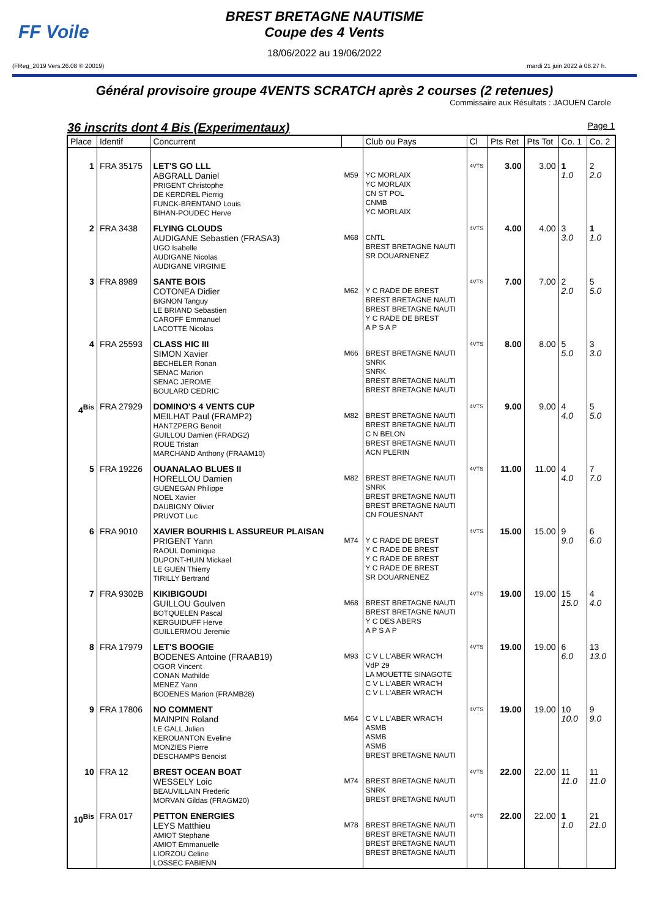FF Voile
BREST BRETAGNE NAUTISME
Coupe des 4 Vents
18/06/2022 au 19/06/2022
(FReg_2019 Vers.26.08 © 20019) mardi 21 juin 2022 à 08.27 h.
Général provisoire groupe 4VENTS SCRATCH après 2 courses (2 retenues)
Commissaire aux Résultats : JAOUEN Carole
36 inscrits dont 4 Bis (Experimentaux) Page 1
| Place | Identif | Concurrent | | Club ou Pays | Cl | Pts Ret | Pts Tot | Co. 1 | Co. 2 |
| --- | --- | --- | --- | --- | --- | --- | --- | --- | --- |
| 1 | FRA 35175 | LET'S GO LLL ABGRALL Daniel PRIGENT Christophe DE KERDREL Pierrig FUNCK-BRENTANO Louis BIHAN-POUDEC Herve | M59 | YC MORLAIX YC MORLAIX CN ST POL CNMB YC MORLAIX | 4VTS | 3.00 | 3.00 | 1 1.0 | 2 2.0 |
| 2 | FRA 3438 | FLYING CLOUDS AUDIGANE Sebastien (FRASA3) UGO Isabelle AUDIGANE Nicolas AUDIGANE VIRGINIE | M68 | CNTL BREST BRETAGNE NAUTI SR DOUARNENEZ | 4VTS | 4.00 | 4.00 | 3 3.0 | 1 1.0 |
| 3 | FRA 8989 | SANTE BOIS COTONEA Didier BIGNON Tanguy LE BRIAND Sebastien CAROFF Emmanuel LACOTTE Nicolas | M62 | Y C RADE DE BREST BREST BRETAGNE NAUTI BREST BRETAGNE NAUTI Y C RADE DE BREST A P S A P | 4VTS | 7.00 | 7.00 | 2 2.0 | 5 5.0 |
| 4 | FRA 25593 | CLASS HIC III SIMON Xavier BECHELER Ronan SENAC Marion SENAC JEROME BOULARD CEDRIC | M66 | BREST BRETAGNE NAUTI SNRK SNRK BREST BRETAGNE NAUTI BREST BRETAGNE NAUTI | 4VTS | 8.00 | 8.00 | 5 5.0 | 3 3.0 |
| 4<sup>Bis</sup> | FRA 27929 | DOMINO'S 4 VENTS CUP MEILHAT Paul (FRAMP2) HANTZPERG Benoit GUILLOU Damien (FRADG2) ROUE Tristan MARCHAND Anthony (FRAAM10) | M82 | BREST BRETAGNE NAUTI BREST BRETAGNE NAUTI C N BELON BREST BRETAGNE NAUTI ACN PLERIN | 4VTS | 9.00 | 9.00 | 4 4.0 | 5 5.0 |
| 5 | FRA 19226 | OUANALAO BLUES II HORELLOU Damien GUENEGAN Philippe NOEL Xavier DAUBIGNY Olivier PRUVOT Luc | M82 | BREST BRETAGNE NAUTI SNRK BREST BRETAGNE NAUTI BREST BRETAGNE NAUTI CN FOUESNANT | 4VTS | 11.00 | 11.00 | 4 4.0 | 7 7.0 |
| 6 | FRA 9010 | XAVIER BOURHIS L ASSUREUR PLAISAN PRIGENT Yann RAOUL Dominique DUPONT-HUIN Mickael LE GUEN Thierry TIRILLY Bertrand | M74 | Y C RADE DE BREST Y C RADE DE BREST Y C RADE DE BREST Y C RADE DE BREST SR DOUARNENEZ | 4VTS | 15.00 | 15.00 | 9 9.0 | 6 6.0 |
| 7 | FRA 9302B | KIKIBIGOUDI GUILLOU Goulven BOTQUELEN Pascal KERGUIDUFF Herve GUILLERMOU Jeremie | M68 | BREST BRETAGNE NAUTI BREST BRETAGNE NAUTI Y C DES ABERS A P S A P | 4VTS | 19.00 | 19.00 | 15 15.0 | 4 4.0 |
| 8 | FRA 17979 | LET'S BOOGIE BODENES Antoine (FRAAB19) OGOR Vincent CONAN Mathilde MENEZ Yann BODENES Marion (FRAMB28) | M93 | C V L L'ABER WRAC'H VdP 29 LA MOUETTE SINAGOTE C V L L'ABER WRAC'H C V L L'ABER WRAC'H | 4VTS | 19.00 | 19.00 | 6 6.0 | 13 13.0 |
| 9 | FRA 17806 | NO COMMENT MAINPIN Roland LE GALL Julien KEROUANTON Eveline MONZIES Pierre DESCHAMPS Benoist | M64 | C V L L'ABER WRAC'H ASMB ASMB ASMB BREST BRETAGNE NAUTI | 4VTS | 19.00 | 19.00 | 10 10.0 | 9 9.0 |
| 10 | FRA 12 | BREST OCEAN BOAT WESSELY Loic BEAUVILLAIN Frederic MORVAN Gildas (FRAGM20) | M74 | BREST BRETAGNE NAUTI SNRK BREST BRETAGNE NAUTI | 4VTS | 22.00 | 22.00 | 11 11.0 | 11 11.0 |
| 10<sup>Bis</sup> | FRA 017 | PETTON ENERGIES LEYS Matthieu AMIOT Stephane AMIOT Emmanuelle LIORZOU Celine LOSSEC FABIENN | M78 | BREST BRETAGNE NAUTI BREST BRETAGNE NAUTI BREST BRETAGNE NAUTI BREST BRETAGNE NAUTI | 4VTS | 22.00 | 22.00 | 1 1.0 | 21 21.0 |